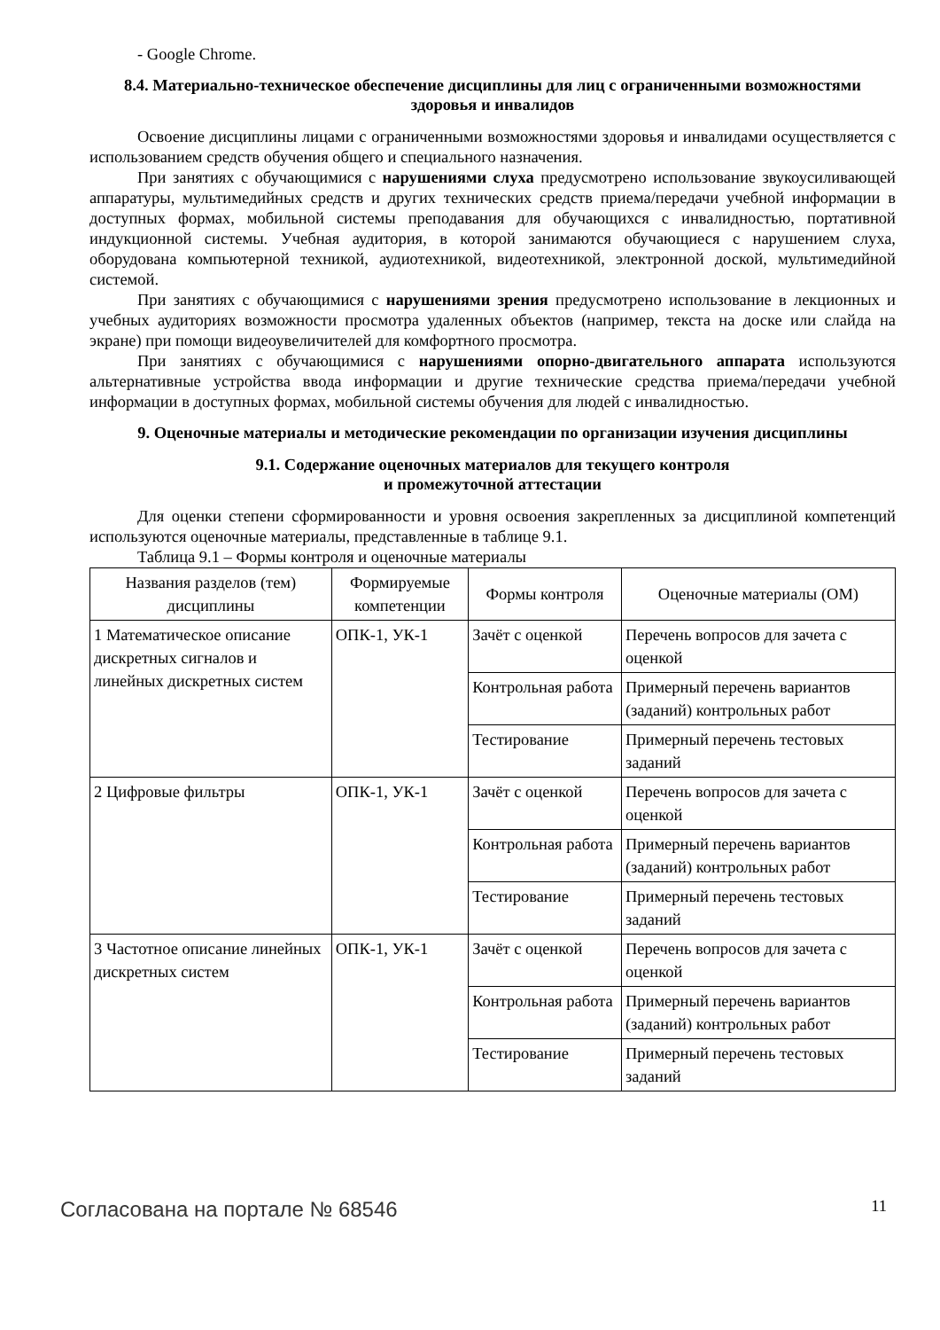- Google Chrome.
8.4. Материально-техническое обеспечение дисциплины для лиц с ограниченными возможностями здоровья и инвалидов
Освоение дисциплины лицами с ограниченными возможностями здоровья и инвалидами осуществляется с использованием средств обучения общего и специального назначения.
При занятиях с обучающимися с нарушениями слуха предусмотрено использование звукоусиливающей аппаратуры, мультимедийных средств и других технических средств приема/передачи учебной информации в доступных формах, мобильной системы преподавания для обучающихся с инвалидностью, портативной индукционной системы. Учебная аудитория, в которой занимаются обучающиеся с нарушением слуха, оборудована компьютерной техникой, аудиотехникой, видеотехникой, электронной доской, мультимедийной системой.
При занятиях с обучающимися с нарушениями зрения предусмотрено использование в лекционных и учебных аудиториях возможности просмотра удаленных объектов (например, текста на доске или слайда на экране) при помощи видеоувеличителей для комфортного просмотра.
При занятиях с обучающимися с нарушениями опорно-двигательного аппарата используются альтернативные устройства ввода информации и другие технические средства приема/передачи учебной информации в доступных формах, мобильной системы обучения для людей с инвалидностью.
9. Оценочные материалы и методические рекомендации по организации изучения дисциплины
9.1. Содержание оценочных материалов для текущего контроля
и промежуточной аттестации
Для оценки степени сформированности и уровня освоения закрепленных за дисциплиной компетенций используются оценочные материалы, представленные в таблице 9.1.
Таблица 9.1 – Формы контроля и оценочные материалы
| Названия разделов (тем) дисциплины | Формируемые компетенции | Формы контроля | Оценочные материалы (ОМ) |
| --- | --- | --- | --- |
| 1 Математическое описание дискретных сигналов и линейных дискретных систем | ОПК-1, УК-1 | Зачёт с оценкой | Перечень вопросов для зачета с оценкой |
| | | Контрольная работа | Примерный перечень вариантов (заданий) контрольных работ |
| | | Тестирование | Примерный перечень тестовых заданий |
| 2 Цифровые фильтры | ОПК-1, УК-1 | Зачёт с оценкой | Перечень вопросов для зачета с оценкой |
| | | Контрольная работа | Примерный перечень вариантов (заданий) контрольных работ |
| | | Тестирование | Примерный перечень тестовых заданий |
| 3 Частотное описание линейных дискретных систем | ОПК-1, УК-1 | Зачёт с оценкой | Перечень вопросов для зачета с оценкой |
| | | Контрольная работа | Примерный перечень вариантов (заданий) контрольных работ |
| | | Тестирование | Примерный перечень тестовых заданий |
Согласована на портале № 68546 11